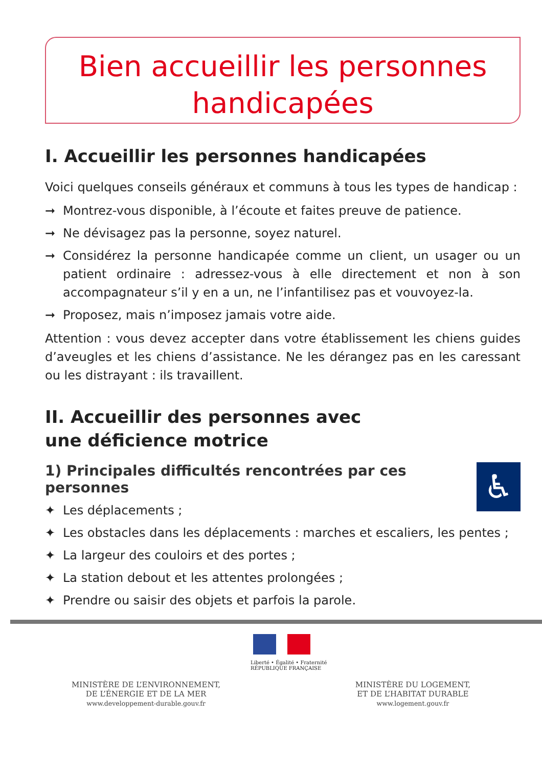Bien accueillir les personnes
handicapées
I. Accueillir les personnes handicapées
Voici quelques conseils généraux et communs à tous les types de handicap :
➞ Montrez-vous disponible, à l’écoute et faites preuve de patience.
➞ Ne dévisagez pas la personne, soyez naturel.
➞ Considérez la personne handicapée comme un client, un usager ou un patient ordinaire : adressez-vous à elle directement et non à son accompagnateur s’il y en a un, ne l’infantilisez pas et vouvoyez-la.
➞ Proposez, mais n’imposez jamais votre aide.
Attention : vous devez accepter dans votre établissement les chiens guides d’aveugles et les chiens d’assistance. Ne les dérangez pas en les caressant ou les distrayant : ils travaillent.
II. Accueillir des personnes avec
une déficience motrice
♿
1) Principales difficultés rencontrées par ces personnes
✦ Les déplacements ;
✦ Les obstacles dans les déplacements : marches et escaliers, les pentes ;
✦ La largeur des couloirs et des portes ;
✦ La station debout et les attentes prolongées ;
✦ Prendre ou saisir des objets et parfois la parole.
Liberté • Égalité • Fraternité
RÉPUBLIQUE FRANÇAISE
MINISTÈRE DE L’ENVIRONNEMENT,
DE L’ÉNERGIE ET DE LA MER
www.developpement-durable.gouv.fr
MINISTÈRE DU LOGEMENT,
ET DE L’HABITAT DURABLE
www.logement.gouv.fr